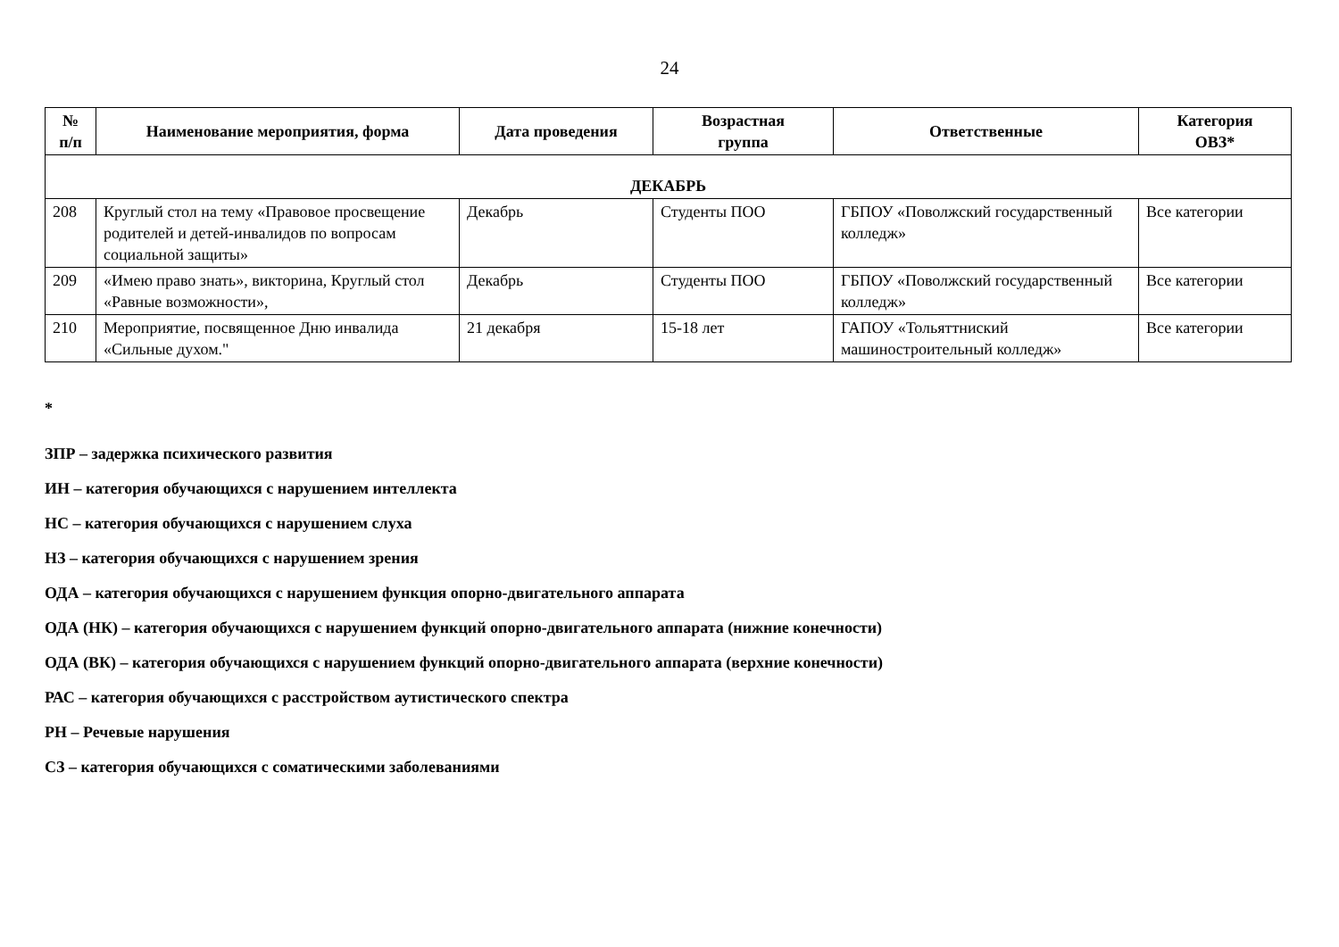24
| № п/п | Наименование мероприятия, форма | Дата проведения | Возрастная группа | Ответственные | Категория ОВЗ* |
| --- | --- | --- | --- | --- | --- |
| ДЕКАБРЬ | | | | | |
| 208 | Круглый стол на тему «Правовое просвещение родителей и детей-инвалидов по вопросам социальной защиты» | Декабрь | Студенты ПОО | ГБПОУ «Поволжский государственный колледж» | Все категории |
| 209 | «Имею право знать», викторина, Круглый стол «Равные возможности», | Декабрь | Студенты ПОО | ГБПОУ «Поволжский государственный колледж» | Все категории |
| 210 | Мероприятие, посвященное Дню инвалида «Сильные духом." | 21 декабря | 15-18 лет | ГАПОУ «Тольяттниский машиностроительный колледж» | Все категории |
*
ЗПР – задержка психического развития
ИН – категория обучающихся с нарушением интеллекта
НС – категория обучающихся с нарушением слуха
НЗ – категория обучающихся с нарушением зрения
ОДА – категория обучающихся с нарушением функция опорно-двигательного аппарата
ОДА (НК) – категория обучающихся с нарушением функций опорно-двигательного аппарата (нижние конечности)
ОДА (ВК) – категория обучающихся с нарушением функций опорно-двигательного аппарата (верхние конечности)
РАС – категория обучающихся с расстройством аутистического спектра
РН – Речевые нарушения
СЗ – категория обучающихся с соматическими заболеваниями